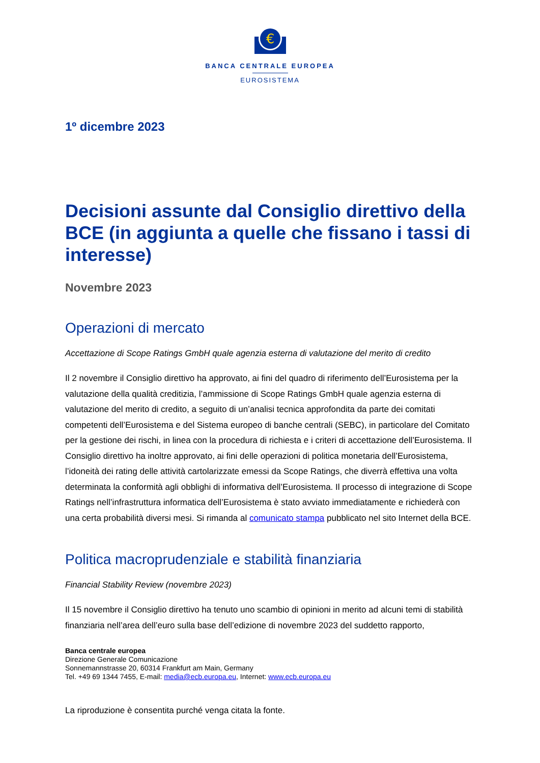€
BANCA CENTRALE EUROPEA
EUROSISTEMA
1º dicembre 2023
Decisioni assunte dal Consiglio direttivo della BCE (in aggiunta a quelle che fissano i tassi di interesse)
Novembre 2023
Operazioni di mercato
Accettazione di Scope Ratings GmbH quale agenzia esterna di valutazione del merito di credito
Il 2 novembre il Consiglio direttivo ha approvato, ai fini del quadro di riferimento dell’Eurosistema per la valutazione della qualità creditizia, l’ammissione di Scope Ratings GmbH quale agenzia esterna di valutazione del merito di credito, a seguito di un’analisi tecnica approfondita da parte dei comitati competenti dell’Eurosistema e del Sistema europeo di banche centrali (SEBC), in particolare del Comitato per la gestione dei rischi, in linea con la procedura di richiesta e i criteri di accettazione dell’Eurosistema. Il Consiglio direttivo ha inoltre approvato, ai fini delle operazioni di politica monetaria dell’Eurosistema, l’idoneità dei rating delle attività cartolarizzate emessi da Scope Ratings, che diverrà effettiva una volta determinata la conformità agli obblighi di informativa dell’Eurosistema. Il processo di integrazione di Scope Ratings nell’infrastruttura informatica dell’Eurosistema è stato avviato immediatamente e richiederà con una certa probabilità diversi mesi. Si rimanda al comunicato stampa pubblicato nel sito Internet della BCE.
Politica macroprudenziale e stabilità finanziaria
Financial Stability Review (novembre 2023)
Il 15 novembre il Consiglio direttivo ha tenuto uno scambio di opinioni in merito ad alcuni temi di stabilità finanziaria nell’area dell’euro sulla base dell’edizione di novembre 2023 del suddetto rapporto,
Banca centrale europea
Direzione Generale Comunicazione
Sonnemannstrasse 20, 60314 Frankfurt am Main, Germany
Tel. +49 69 1344 7455, E-mail: media@ecb.europa.eu, Internet: www.ecb.europa.eu
La riproduzione è consentita purché venga citata la fonte.